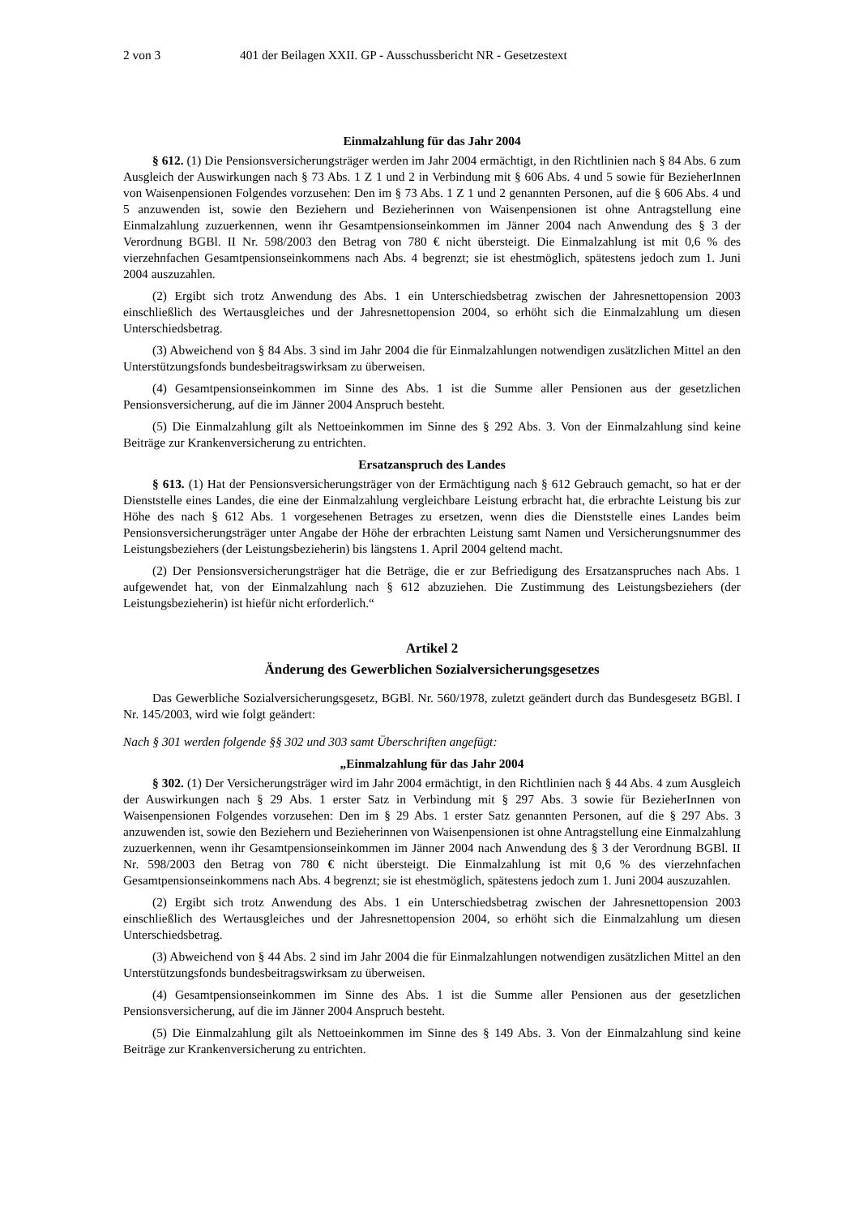2 von 3 401 der Beilagen XXII. GP - Ausschussbericht NR - Gesetzestext
Einmalzahlung für das Jahr 2004
§ 612. (1) Die Pensionsversicherungsträger werden im Jahr 2004 ermächtigt, in den Richtlinien nach § 84 Abs. 6 zum Ausgleich der Auswirkungen nach § 73 Abs. 1 Z 1 und 2 in Verbindung mit § 606 Abs. 4 und 5 sowie für BezieherInnen von Waisenpensionen Folgendes vorzusehen: Den im § 73 Abs. 1 Z 1 und 2 genannten Personen, auf die § 606 Abs. 4 und 5 anzuwenden ist, sowie den Beziehern und Bezieherinnen von Waisenpensionen ist ohne Antragstellung eine Einmalzahlung zuzuerkennen, wenn ihr Gesamtpensionseinkommen im Jänner 2004 nach Anwendung des § 3 der Verordnung BGBl. II Nr. 598/2003 den Betrag von 780 € nicht übersteigt. Die Einmalzahlung ist mit 0,6 % des vierzehnfachen Gesamtpensionseinkommens nach Abs. 4 begrenzt; sie ist ehestmöglich, spätestens jedoch zum 1. Juni 2004 auszuzahlen.
(2) Ergibt sich trotz Anwendung des Abs. 1 ein Unterschiedsbetrag zwischen der Jahresnettopension 2003 einschließlich des Wertausgleiches und der Jahresnettopension 2004, so erhöht sich die Einmalzahlung um diesen Unterschiedsbetrag.
(3) Abweichend von § 84 Abs. 3 sind im Jahr 2004 die für Einmalzahlungen notwendigen zusätzlichen Mittel an den Unterstützungsfonds bundesbeitragswirksam zu überweisen.
(4) Gesamtpensionseinkommen im Sinne des Abs. 1 ist die Summe aller Pensionen aus der gesetzlichen Pensionsversicherung, auf die im Jänner 2004 Anspruch besteht.
(5) Die Einmalzahlung gilt als Nettoeinkommen im Sinne des § 292 Abs. 3. Von der Einmalzahlung sind keine Beiträge zur Krankenversicherung zu entrichten.
Ersatzanspruch des Landes
§ 613. (1) Hat der Pensionsversicherungsträger von der Ermächtigung nach § 612 Gebrauch gemacht, so hat er der Dienststelle eines Landes, die eine der Einmalzahlung vergleichbare Leistung erbracht hat, die erbrachte Leistung bis zur Höhe des nach § 612 Abs. 1 vorgesehenen Betrages zu ersetzen, wenn dies die Dienststelle eines Landes beim Pensionsversicherungsträger unter Angabe der Höhe der erbrachten Leistung samt Namen und Versicherungsnummer des Leistungsbeziehers (der Leistungsbezieherin) bis längstens 1. April 2004 geltend macht.
(2) Der Pensionsversicherungsträger hat die Beträge, die er zur Befriedigung des Ersatzanspruches nach Abs. 1 aufgewendet hat, von der Einmalzahlung nach § 612 abzuziehen. Die Zustimmung des Leistungsbeziehers (der Leistungsbezieherin) ist hiefür nicht erforderlich.“
Artikel 2
Änderung des Gewerblichen Sozialversicherungsgesetzes
Das Gewerbliche Sozialversicherungsgesetz, BGBl. Nr. 560/1978, zuletzt geändert durch das Bundesgesetz BGBl. I Nr. 145/2003, wird wie folgt geändert:
Nach § 301 werden folgende §§ 302 und 303 samt Überschriften angefügt:
„Einmalzahlung für das Jahr 2004
§ 302. (1) Der Versicherungsträger wird im Jahr 2004 ermächtigt, in den Richtlinien nach § 44 Abs. 4 zum Ausgleich der Auswirkungen nach § 29 Abs. 1 erster Satz in Verbindung mit § 297 Abs. 3 sowie für BezieherInnen von Waisenpensionen Folgendes vorzusehen: Den im § 29 Abs. 1 erster Satz genannten Personen, auf die § 297 Abs. 3 anzuwenden ist, sowie den Beziehern und Bezieherinnen von Waisenpensionen ist ohne Antragstellung eine Einmalzahlung zuzuerkennen, wenn ihr Gesamtpensionseinkommen im Jänner 2004 nach Anwendung des § 3 der Verordnung BGBl. II Nr. 598/2003 den Betrag von 780 € nicht übersteigt. Die Einmalzahlung ist mit 0,6 % des vierzehnfachen Gesamtpensionseinkommens nach Abs. 4 begrenzt; sie ist ehestmöglich, spätestens jedoch zum 1. Juni 2004 auszuzahlen.
(2) Ergibt sich trotz Anwendung des Abs. 1 ein Unterschiedsbetrag zwischen der Jahresnettopension 2003 einschließlich des Wertausgleiches und der Jahresnettopension 2004, so erhöht sich die Einmalzahlung um diesen Unterschiedsbetrag.
(3) Abweichend von § 44 Abs. 2 sind im Jahr 2004 die für Einmalzahlungen notwendigen zusätzlichen Mittel an den Unterstützungsfonds bundesbeitragswirksam zu überweisen.
(4) Gesamtpensionseinkommen im Sinne des Abs. 1 ist die Summe aller Pensionen aus der gesetzlichen Pensionsversicherung, auf die im Jänner 2004 Anspruch besteht.
(5) Die Einmalzahlung gilt als Nettoeinkommen im Sinne des § 149 Abs. 3. Von der Einmalzahlung sind keine Beiträge zur Krankenversicherung zu entrichten.